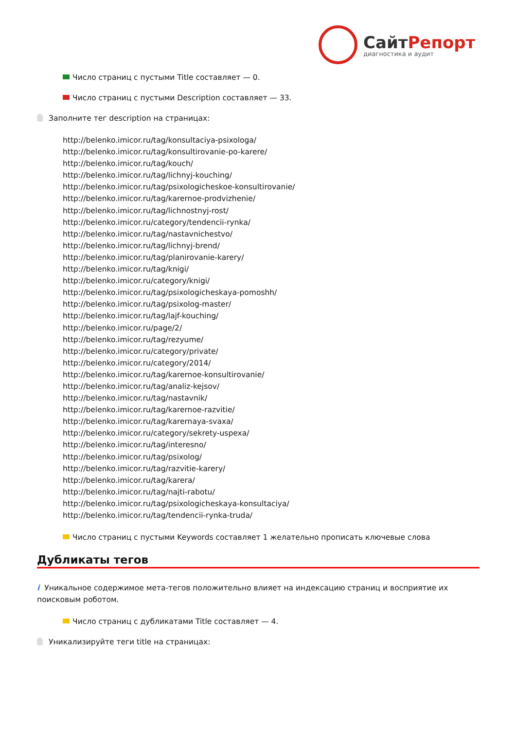СайтРепорт
диагностика и аудит
Число страниц с пустыми Title составляет — 0.
Число страниц с пустыми Description составляет — 33.
Заполните тег description на страницах:
http://belenko.imicor.ru/tag/konsultaciya-psixologa/
http://belenko.imicor.ru/tag/konsultirovanie-po-karere/
http://belenko.imicor.ru/tag/kouch/
http://belenko.imicor.ru/tag/lichnyj-kouching/
http://belenko.imicor.ru/tag/psixologicheskoe-konsultirovanie/
http://belenko.imicor.ru/tag/karernoe-prodvizhenie/
http://belenko.imicor.ru/tag/lichnostnyj-rost/
http://belenko.imicor.ru/category/tendencii-rynka/
http://belenko.imicor.ru/tag/nastavnichestvo/
http://belenko.imicor.ru/tag/lichnyj-brend/
http://belenko.imicor.ru/tag/planirovanie-karery/
http://belenko.imicor.ru/tag/knigi/
http://belenko.imicor.ru/category/knigi/
http://belenko.imicor.ru/tag/psixologicheskaya-pomoshh/
http://belenko.imicor.ru/tag/psixolog-master/
http://belenko.imicor.ru/tag/lajf-kouching/
http://belenko.imicor.ru/page/2/
http://belenko.imicor.ru/tag/rezyume/
http://belenko.imicor.ru/category/private/
http://belenko.imicor.ru/category/2014/
http://belenko.imicor.ru/tag/karernoe-konsultirovanie/
http://belenko.imicor.ru/tag/analiz-kejsov/
http://belenko.imicor.ru/tag/nastavnik/
http://belenko.imicor.ru/tag/karernoe-razvitie/
http://belenko.imicor.ru/tag/karernaya-svaxa/
http://belenko.imicor.ru/category/sekrety-uspexa/
http://belenko.imicor.ru/tag/interesno/
http://belenko.imicor.ru/tag/psixolog/
http://belenko.imicor.ru/tag/razvitie-karery/
http://belenko.imicor.ru/tag/karera/
http://belenko.imicor.ru/tag/najti-rabotu/
http://belenko.imicor.ru/tag/psixologicheskaya-konsultaciya/
http://belenko.imicor.ru/tag/tendencii-rynka-truda/
Число страниц с пустыми Keywords составляет 1 желательно прописать ключевые слова
Дубликаты тегов
i Уникальное содержимое мета-тегов положительно влияет на индексацию страниц и восприятие их поисковым роботом.
Число страниц с дубликатами Title составляет — 4.
Уникализируйте теги title на страницах: